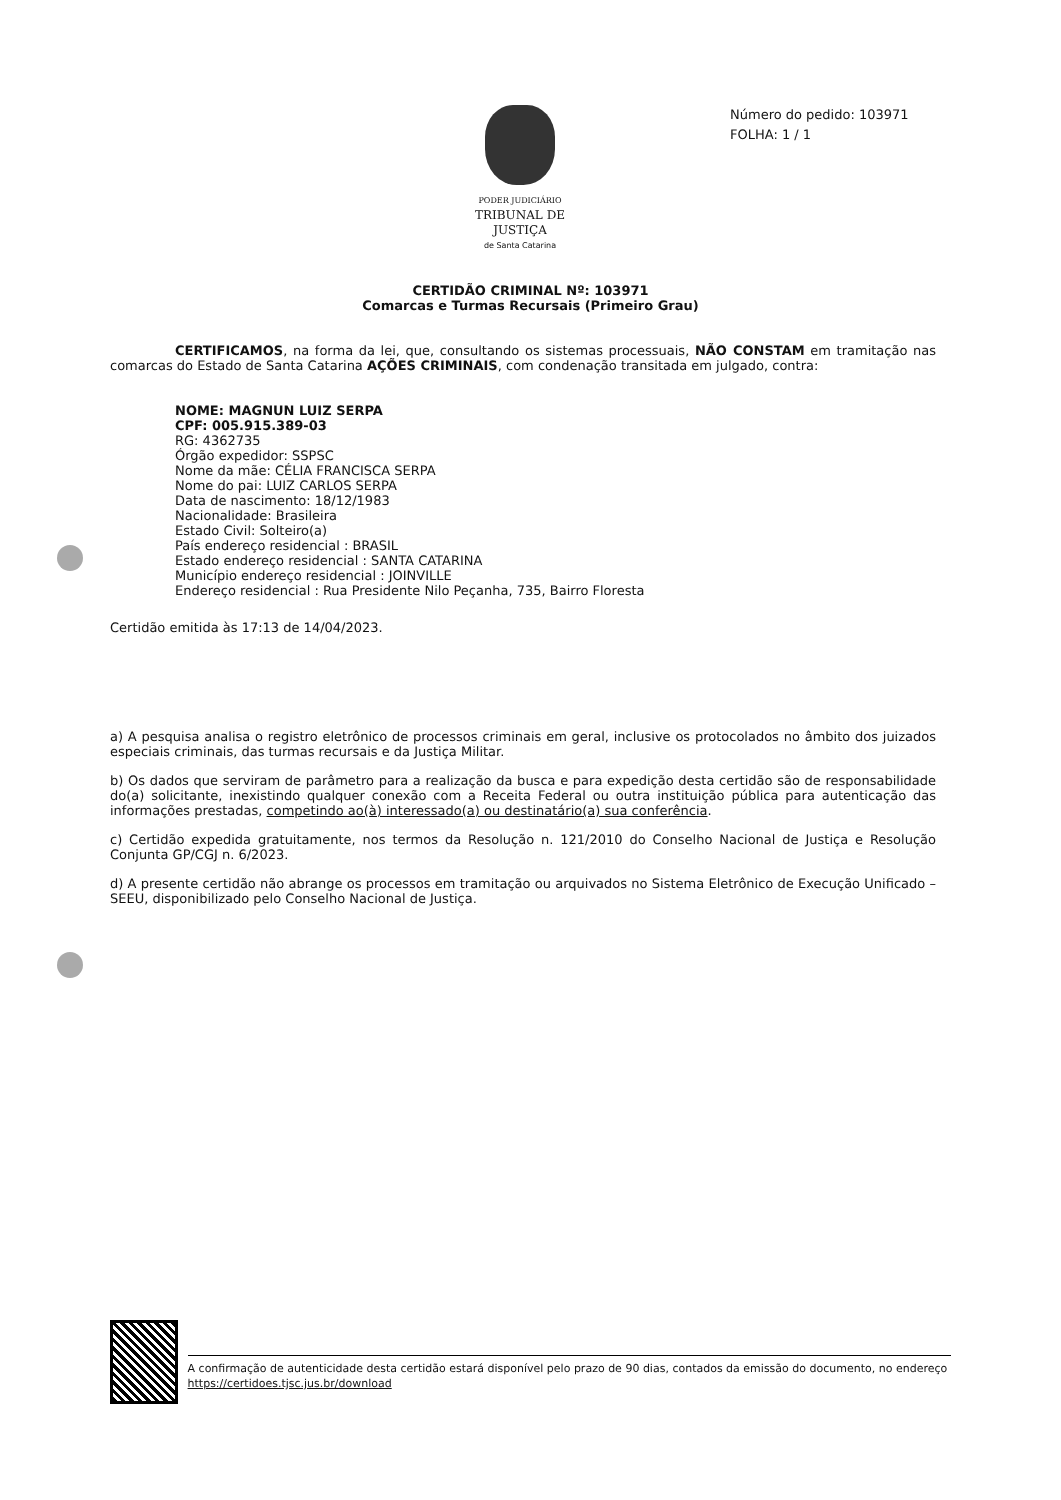PODER JUDICIÁRIO
TRIBUNAL DE JUSTIÇA
de Santa Catarina
Número do pedido: 103971
FOLHA: 1 / 1
CERTIDÃO CRIMINAL Nº: 103971
Comarcas e Turmas Recursais (Primeiro Grau)
CERTIFICAMOS, na forma da lei, que, consultando os sistemas processuais, NÃO CONSTAM em tramitação nas comarcas do Estado de Santa Catarina AÇÕES CRIMINAIS, com condenação transitada em julgado, contra:
NOME: MAGNUN LUIZ SERPA
CPF: 005.915.389-03
RG: 4362735
Órgão expedidor: SSPSC
Nome da mãe: CÉLIA FRANCISCA SERPA
Nome do pai: LUIZ CARLOS SERPA
Data de nascimento: 18/12/1983
Nacionalidade: Brasileira
Estado Civil: Solteiro(a)
País endereço residencial : BRASIL
Estado endereço residencial : SANTA CATARINA
Município endereço residencial : JOINVILLE
Endereço residencial : Rua Presidente Nilo Peçanha, 735, Bairro Floresta
Certidão emitida às 17:13 de 14/04/2023.
a) A pesquisa analisa o registro eletrônico de processos criminais em geral, inclusive os protocolados no âmbito dos juizados especiais criminais, das turmas recursais e da Justiça Militar.
b) Os dados que serviram de parâmetro para a realização da busca e para expedição desta certidão são de responsabilidade do(a) solicitante, inexistindo qualquer conexão com a Receita Federal ou outra instituição pública para autenticação das informações prestadas, competindo ao(à) interessado(a) ou destinatário(a) sua conferência.
c) Certidão expedida gratuitamente, nos termos da Resolução n. 121/2010 do Conselho Nacional de Justiça e Resolução Conjunta GP/CGJ n. 6/2023.
d) A presente certidão não abrange os processos em tramitação ou arquivados no Sistema Eletrônico de Execução Unificado – SEEU, disponibilizado pelo Conselho Nacional de Justiça.
A confirmação de autenticidade desta certidão estará disponível pelo prazo de 90 dias, contados da emissão do documento, no endereço https://certidoes.tjsc.jus.br/download